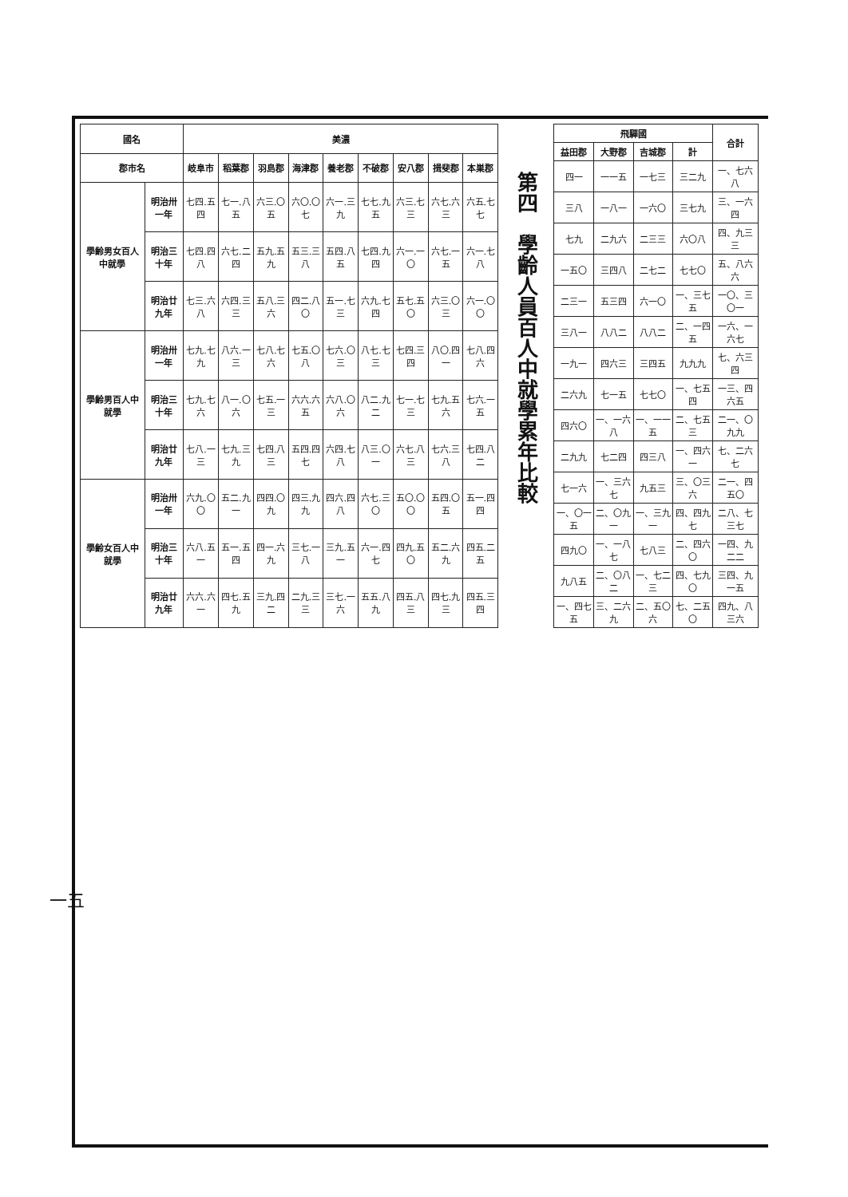| 飛驒國 | | | | 合計 |
| --- | --- | --- | --- | --- |
| 益田郡 | 大野郡 | 吉城郡 | 計 | |
| 四一 | 一一五 | 一七三 | 三二九 | 一、七六八 |
| 三八 | 一八一 | 一六〇 | 三七九 | 三、一六四 |
| 七九 | 二九六 | 二三三 | 六〇八 | 四、九三三 |
| 一五〇 | 三四八 | 二七二 | 七七〇 | 五、八六六 |
| 二三一 | 五三四 | 六一〇 | 一、三七五 | 一〇、三〇一 |
| 三八一 | 八八二 | 八八二 | 二、一四五 | 一六、一六七 |
| 一九一 | 四六三 | 三四五 | 九九九 | 七、六三四 |
| 二六九 | 七一五 | 七七〇 | 一、七五四 | 一三、四六五 |
| 四六〇 | 一、一六八 | 一、一一五 | 二、七五三 | 二一、〇九九 |
| 二九九 | 七二四 | 四三八 | 一、四六一 | 七、二六七 |
| 七一六 | 一、三六七 | 九五三 | 三、〇三六 | 二一、四五〇 |
| 一、〇一五 | 二、〇九一 | 一、三九一 | 四、四九七 | 二八、七三七 |
| 四九〇 | 一、一八七 | 七八三 | 二、四六〇 | 一四、九二二 |
| 九八五 | 二、〇八二 | 一、七二三 | 四、七九〇 | 三四、九一五 |
| 一、四七五 | 三、二六九 | 二、五〇六 | 七、二五〇 | 四九、八三六 |
第四　學齡人員百人中就學累年比較
| 國名 | | 美濃 | | | | | | | | |
| --- | --- | --- | --- | --- | --- | --- | --- | --- | --- | --- |
| 郡市名 | | 岐阜市 | 稻葉郡 | 羽島郡 | 海津郡 | 養老郡 | 不破郡 | 安八郡 | 揖斐郡 | 本巣郡 |
| 學齡男女百人中就學 | 明治卅一年 | 七四.五四 | 七一.八五 | 六三.〇五 | 六〇.〇七 | 六一.三九 | 七七.九五 | 六三.七三 | 六七.六三 | 六五.七七 |
| | 明治三十年 | 七四.四八 | 六七.二四 | 五九.五九 | 五三.三八 | 五四.八五 | 七四.九四 | 六一.一〇 | 六七.一五 | 六一.七八 |
| | 明治廿九年 | 七三.六八 | 六四.三三 | 五八.三六 | 四二.八〇 | 五一.七三 | 六九.七四 | 五七.五〇 | 六三.〇三 | 六一.〇〇 |
| 學齡男百人中就學 | 明治卅一年 | 七九.七九 | 八六.一三 | 七八.七六 | 七五.〇八 | 七六.〇三 | 八七.七三 | 七四.三四 | 八〇.四一 | 七八.四六 |
| | 明治三十年 | 七九.七六 | 八一.〇六 | 七五.一三 | 六六.六五 | 六八.〇六 | 八二.九二 | 七一.七三 | 七九.五六 | 七六.一五 |
| | 明治廿九年 | 七八.一三 | 七九.三九 | 七四.八三 | 五四.四七 | 六四.七八 | 八三.〇一 | 六七.八三 | 七六.三八 | 七四.八二 |
| 學齡女百人中就學 | 明治卅一年 | 六九.〇〇 | 五二.九一 | 四四.〇九 | 四三.九九 | 四六.四八 | 六七.三〇 | 五〇.〇〇 | 五四.〇五 | 五一.四四 |
| | 明治三十年 | 六八.五一 | 五一.五四 | 四一.六九 | 三七.一八 | 三九.五一 | 六一.四七 | 四九.五〇 | 五二.六九 | 四五.二五 |
| | 明治廿九年 | 六六.六一 | 四七.五九 | 三九.四二 | 二九.三三 | 三七.一六 | 五五.八九 | 四五.八三 | 四七.九三 | 四五.三四 |
一五